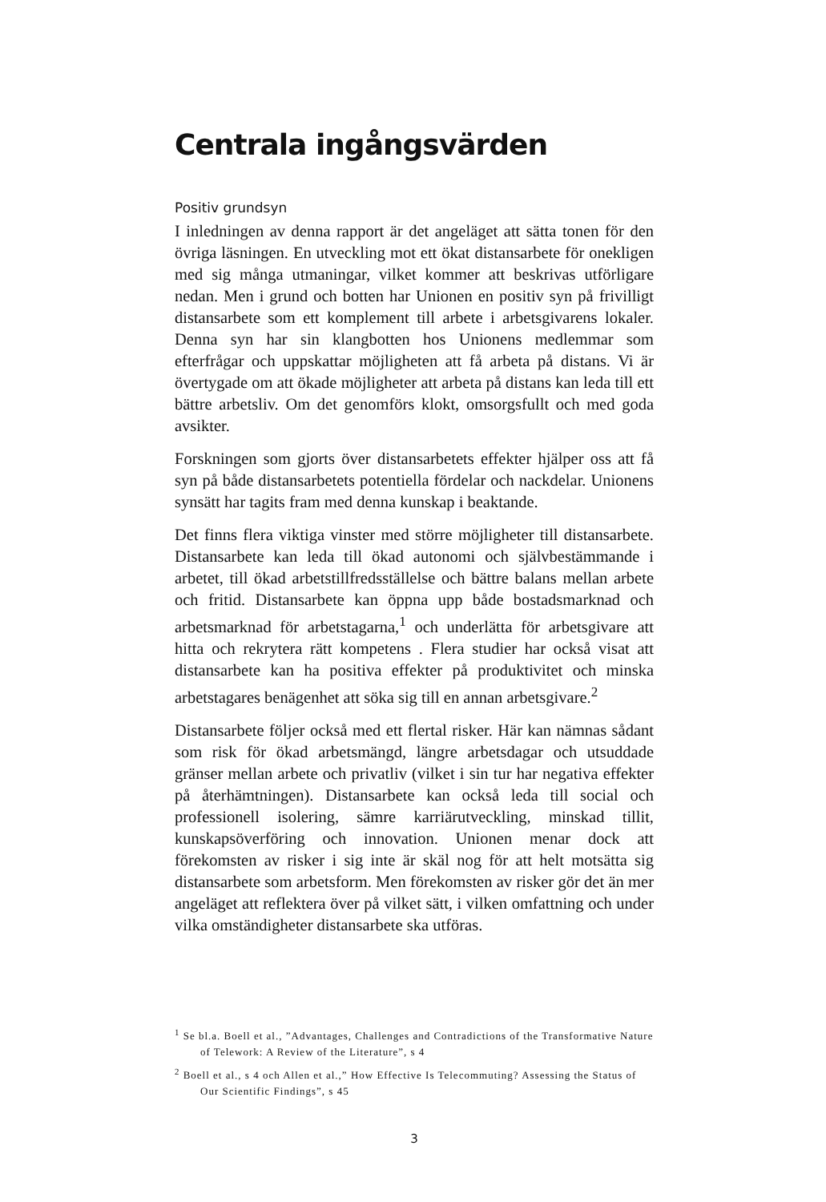Centrala ingångsvärden
Positiv grundsyn
I inledningen av denna rapport är det angeläget att sätta tonen för den övriga läsningen. En utveckling mot ett ökat distansarbete för onekligen med sig många utmaningar, vilket kommer att beskrivas utförligare nedan. Men i grund och botten har Unionen en positiv syn på frivilligt distansarbete som ett komplement till arbete i arbetsgivarens lokaler. Denna syn har sin klangbotten hos Unionens medlemmar som efterfrågar och uppskattar möjligheten att få arbeta på distans. Vi är övertygade om att ökade möjligheter att arbeta på distans kan leda till ett bättre arbetsliv. Om det genomförs klokt, omsorgsfullt och med goda avsikter.
Forskningen som gjorts över distansarbetets effekter hjälper oss att få syn på både distansarbetets potentiella fördelar och nackdelar. Unionens synsätt har tagits fram med denna kunskap i beaktande.
Det finns flera viktiga vinster med större möjligheter till distansarbete. Distansarbete kan leda till ökad autonomi och självbestämmande i arbetet, till ökad arbetstillfredsställelse och bättre balans mellan arbete och fritid. Distansarbete kan öppna upp både bostadsmarknad och arbetsmarknad för arbetstagarna,<sup>1</sup> och underlätta för arbetsgivare att hitta och rekrytera rätt kompetens . Flera studier har också visat att distansarbete kan ha positiva effekter på produktivitet och minska arbetstagares benägenhet att söka sig till en annan arbetsgivare.<sup>2</sup>
Distansarbete följer också med ett flertal risker. Här kan nämnas sådant som risk för ökad arbetsmängd, längre arbetsdagar och utsuddade gränser mellan arbete och privatliv (vilket i sin tur har negativa effekter på återhämtningen). Distansarbete kan också leda till social och professionell isolering, sämre karriärutveckling, minskad tillit, kunskapsöverföring och innovation. Unionen menar dock att förekomsten av risker i sig inte är skäl nog för att helt motsätta sig distansarbete som arbetsform. Men förekomsten av risker gör det än mer angeläget att reflektera över på vilket sätt, i vilken omfattning och under vilka omständigheter distansarbete ska utföras.
<sup>1</sup> Se bl.a. Boell et al., ”Advantages, Challenges and Contradictions of the Transformative Nature of Telework: A Review of the Literature”, s 4
<sup>2</sup> Boell et al., s 4 och Allen et al.,” How Effective Is Telecommuting? Assessing the Status of Our Scientific Findings”, s 45
3